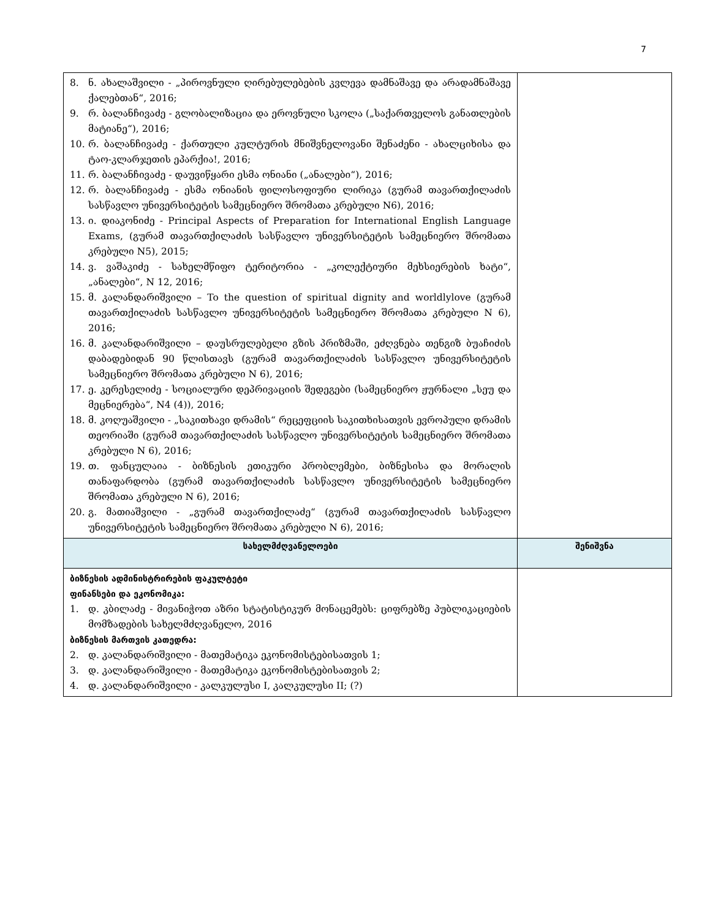7
| 8. ნ. ახალაშვილი - „პიროვნული ღირებულებების კვლევა დამნაშავე და არადამნაშავე ქალებთან“, 2016; 9. რ. ბალანჩივაძე - გლობალიზაცია და ეროვნული სკოლა („საქართველოს განათლების მატიანე“), 2016; 10. რ. ბალანჩივაძე - ქართული კულტურის მნიშვნელოვანი შენაძენი - ახალციხისა და ტაო-კლარჯეთის ეპარქია!, 2016; 11. რ. ბალანჩივაძე - დაუვიწყარი ესმა ონიანი („ანალები“), 2016; 12. რ. ბალანჩივაძე - ესმა ონიანის ფილოსოფიური ლირიკა (გურამ თავართქილაძის სასწავლო უნივერსიტეტის სამეცნიერო შრომათა კრებული N6), 2016; 13. ი. დიაკონიძე - Principal Aspects of Preparation for International English Language Exams, (გურამ თავართქილაძის სასწავლო უნივერსიტეტის სამეცნიერო შრომათა კრებული N5), 2015; 14. ვ. ვაშაკიძე - სახელმწიფო ტერიტორია - „კოლექტიური მეხსიერების ხატი“, „ანალები“, N 12, 2016; 15. მ. კალანდარიშვილი – To the question of spiritual dignity and worldlylove (გურამ თავართქილაძის სასწავლო უნივერსიტეტის სამეცნიერო შრომათა კრებული N 6), 2016; 16. მ. კალანდარიშვილი – დაუსრულებელი გზის პრიზმაში, ეძღვნება თენგიზ ბუაჩიძის დაბადებიდან 90 წლისთავს (გურამ თავართქილაძის სასწავლო უნივერსიტეტის სამეცნიერო შრომათა კრებული N 6), 2016; 17. ე. კერესელიძე - სოციალური დეპრივაციის შედეგები (სამეცნიერო ჟურნალი „სეუ და მეცნიერება“, N4 (4)), 2016; 18. მ. კოღუაშვილი - „საკითხავი დრამის“ რეცეფციის საკითხისათვის ევროპული დრამის თეორიაში (გურამ თავართქილაძის სასწავლო უნივერსიტეტის სამეცნიერო შრომათა კრებული N 6), 2016; 19. თ. ფანცულაია - ბიზნესის ეთიკური პრობლემები, ბიზნესისა და მორალის თანაფარდობა (გურამ თავართქილაძის სასწავლო უნივერსიტეტის სამეცნიერო შრომათა კრებული N 6), 2016; 20. გ. მათიაშვილი - „გურამ თავართქილაძე“ (გურამ თავართქილაძის სასწავლო უნივერსიტეტის სამეცნიერო შრომათა კრებული N 6), 2016; | |
| სახელმძღვანელოები | შენიშვნა |
| ბიზნესის ადმინისტრირების ფაკულტეტი ფინანსები და ეკონომიკა: 1. დ. კბილაძე - მივანიჭოთ აზრი სტატისტიკურ მონაცემებს: ციფრებზე პუბლიკაციების მომზადების სახელმძღვანელო, 2016 ბიზნესის მართვის კათედრა: 2. დ. კალანდარიშვილი - მათემატიკა ეკონომისტებისათვის 1; 3. დ. კალანდარიშვილი - მათემატიკა ეკონომისტებისათვის 2; 4. დ. კალანდარიშვილი - კალკულუსი I, კალკულუსი II; (?) | |